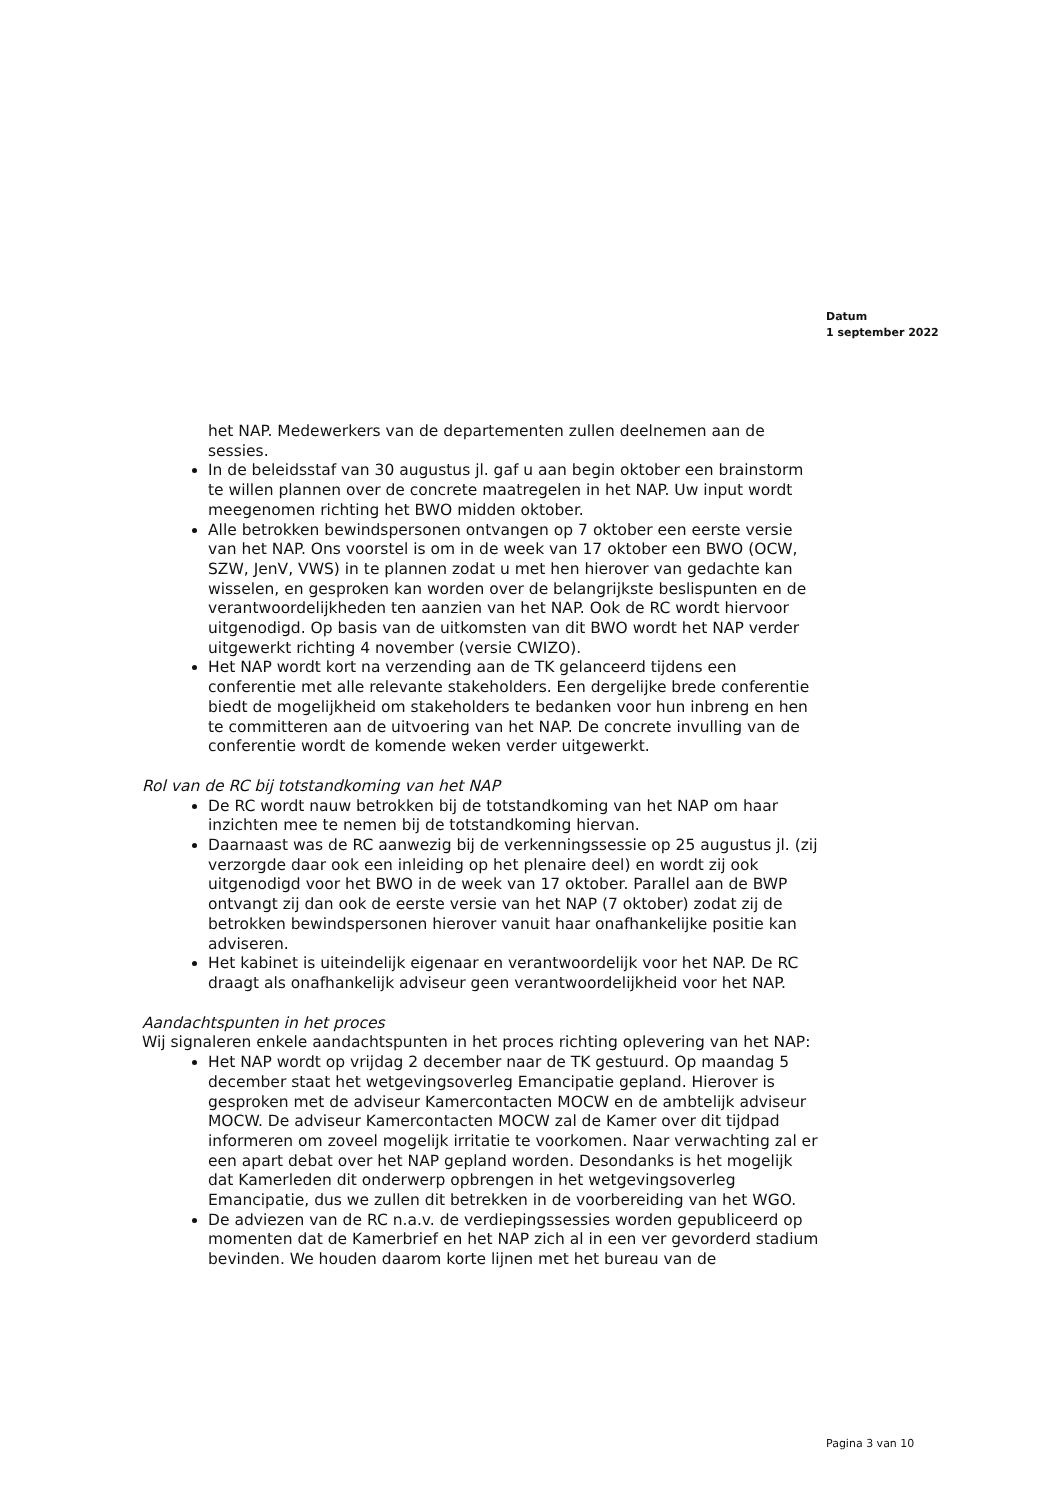Datum
1 september 2022
het NAP. Medewerkers van de departementen zullen deelnemen aan de sessies.
In de beleidsstaf van 30 augustus jl. gaf u aan begin oktober een brainstorm te willen plannen over de concrete maatregelen in het NAP. Uw input wordt meegenomen richting het BWO midden oktober.
Alle betrokken bewindspersonen ontvangen op 7 oktober een eerste versie van het NAP. Ons voorstel is om in de week van 17 oktober een BWO (OCW, SZW, JenV, VWS) in te plannen zodat u met hen hierover van gedachte kan wisselen, en gesproken kan worden over de belangrijkste beslispunten en de verantwoordelijkheden ten aanzien van het NAP. Ook de RC wordt hiervoor uitgenodigd. Op basis van de uitkomsten van dit BWO wordt het NAP verder uitgewerkt richting 4 november (versie CWIZO).
Het NAP wordt kort na verzending aan de TK gelanceerd tijdens een conferentie met alle relevante stakeholders. Een dergelijke brede conferentie biedt de mogelijkheid om stakeholders te bedanken voor hun inbreng en hen te committeren aan de uitvoering van het NAP. De concrete invulling van de conferentie wordt de komende weken verder uitgewerkt.
Rol van de RC bij totstandkoming van het NAP
De RC wordt nauw betrokken bij de totstandkoming van het NAP om haar inzichten mee te nemen bij de totstandkoming hiervan.
Daarnaast was de RC aanwezig bij de verkenningssessie op 25 augustus jl. (zij verzorgde daar ook een inleiding op het plenaire deel) en wordt zij ook uitgenodigd voor het BWO in de week van 17 oktober. Parallel aan de BWP ontvangt zij dan ook de eerste versie van het NAP (7 oktober) zodat zij de betrokken bewindspersonen hierover vanuit haar onafhankelijke positie kan adviseren.
Het kabinet is uiteindelijk eigenaar en verantwoordelijk voor het NAP. De RC draagt als onafhankelijk adviseur geen verantwoordelijkheid voor het NAP.
Aandachtspunten in het proces
Wij signaleren enkele aandachtspunten in het proces richting oplevering van het NAP:
Het NAP wordt op vrijdag 2 december naar de TK gestuurd. Op maandag 5 december staat het wetgevingsoverleg Emancipatie gepland. Hierover is gesproken met de adviseur Kamercontacten MOCW en de ambtelijk adviseur MOCW. De adviseur Kamercontacten MOCW zal de Kamer over dit tijdpad informeren om zoveel mogelijk irritatie te voorkomen. Naar verwachting zal er een apart debat over het NAP gepland worden. Desondanks is het mogelijk dat Kamerleden dit onderwerp opbrengen in het wetgevingsoverleg Emancipatie, dus we zullen dit betrekken in de voorbereiding van het WGO.
De adviezen van de RC n.a.v. de verdiepingssessies worden gepubliceerd op momenten dat de Kamerbrief en het NAP zich al in een ver gevorderd stadium bevinden. We houden daarom korte lijnen met het bureau van de
Pagina 3 van 10